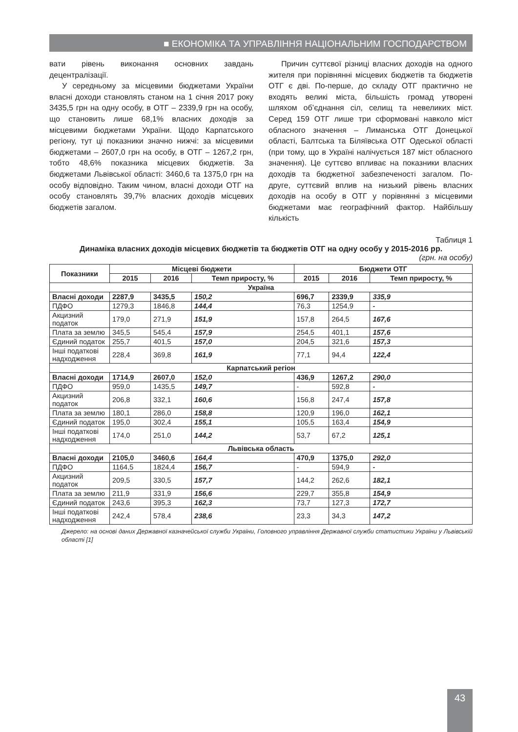■ ЕКОНОМІКА ТА УПРАВЛІННЯ НАЦІОНАЛЬНИМ ГОСПОДАРСТВОМ
вати рівень виконання основних завдань децентралізації.
У середньому за місцевими бюджетами України власні доходи становлять станом на 1 січня 2017 року 3435,5 грн на одну особу, в ОТГ – 2339,9 грн на особу, що становить лише 68,1% власних доходів за місцевими бюджетами України. Щодо Карпатського регіону, тут ці показники значно нижчі: за місцевими бюджетами – 2607,0 грн на особу, в ОТГ – 1267,2 грн, тобто 48,6% показника місцевих бюджетів. За бюджетами Львівської області: 3460,6 та 1375,0 грн на особу відповідно. Таким чином, власні доходи ОТГ на особу становлять 39,7% власних доходів місцевих бюджетів загалом.
Причин суттєвої різниці власних доходів на одного жителя при порівнянні місцевих бюджетів та бюджетів ОТГ є дві. По-перше, до складу ОТГ практично не входять великі міста, більшість громад утворені шляхом об’єднання сіл, селищ та невеликих міст. Серед 159 ОТГ лише три сформовані навколо міст обласного значення – Лиманська ОТГ Донецької області, Балтська та Біляївська ОТГ Одеської області (при тому, що в Україні налічується 187 міст обласного значення). Це суттєво впливає на показники власних доходів та бюджетної забезпеченості загалом. По-друге, суттєвий вплив на низький рівень власних доходів на особу в ОТГ у порівнянні з місцевими бюджетами має географічний фактор. Найбільшу кількість
Таблиця 1
Динаміка власних доходів місцевих бюджетів та бюджетів ОТГ на одну особу у 2015-2016 рр.
(грн. на особу)
| Показники | Місцеві бюджети | | | Бюджети ОТГ | | |
| --- | --- | --- | --- | --- | --- | --- |
| | 2015 | 2016 | Темп приросту, % | 2015 | 2016 | Темп приросту, % |
| Україна | | | | | | |
| Власні доходи | 2287,9 | 3435,5 | 150,2 | 696,7 | 2339,9 | 335,9 |
| ПДФО | 1279,3 | 1846,8 | 144,4 | 76,3 | 1254,9 | - |
| Акцизний податок | 179,0 | 271,9 | 151,9 | 157,8 | 264,5 | 167,6 |
| Плата за землю | 345,5 | 545,4 | 157,9 | 254,5 | 401,1 | 157,6 |
| Єдиний податок | 255,7 | 401,5 | 157,0 | 204,5 | 321,6 | 157,3 |
| Інші податкові надходження | 228,4 | 369,8 | 161,9 | 77,1 | 94,4 | 122,4 |
| Карпатський регіон | | | | | | |
| Власні доходи | 1714,9 | 2607,0 | 152,0 | 436,9 | 1267,2 | 290,0 |
| ПДФО | 959,0 | 1435,5 | 149,7 | - | 592,8 | - |
| Акцизний податок | 206,8 | 332,1 | 160,6 | 156,8 | 247,4 | 157,8 |
| Плата за землю | 180,1 | 286,0 | 158,8 | 120,9 | 196,0 | 162,1 |
| Єдиний податок | 195,0 | 302,4 | 155,1 | 105,5 | 163,4 | 154,9 |
| Інші податкові надходження | 174,0 | 251,0 | 144,2 | 53,7 | 67,2 | 125,1 |
| Львівська область | | | | | | |
| Власні доходи | 2105,0 | 3460,6 | 164,4 | 470,9 | 1375,0 | 292,0 |
| ПДФО | 1164,5 | 1824,4 | 156,7 | - | 594,9 | - |
| Акцизний податок | 209,5 | 330,5 | 157,7 | 144,2 | 262,6 | 182,1 |
| Плата за землю | 211,9 | 331,9 | 156,6 | 229,7 | 355,8 | 154,9 |
| Єдиний податок | 243,6 | 395,3 | 162,3 | 73,7 | 127,3 | 172,7 |
| Інші податкові надходження | 242,4 | 578,4 | 238,6 | 23,3 | 34,3 | 147,2 |
Джерело: на основі даних Державної казначейської служби України, Головного управління Державної служби статистики України у Львівській області [1]
43